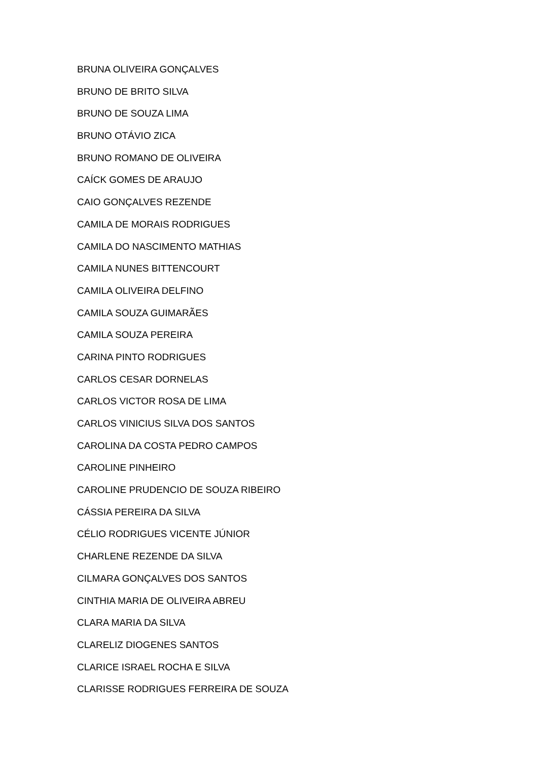BRUNA OLIVEIRA GONÇALVES
BRUNO DE BRITO SILVA
BRUNO DE SOUZA LIMA
BRUNO OTÁVIO ZICA
BRUNO ROMANO DE OLIVEIRA
CAÍCK GOMES DE ARAUJO
CAIO GONÇALVES REZENDE
CAMILA DE MORAIS RODRIGUES
CAMILA DO NASCIMENTO MATHIAS
CAMILA NUNES BITTENCOURT
CAMILA OLIVEIRA DELFINO
CAMILA SOUZA GUIMARÃES
CAMILA SOUZA PEREIRA
CARINA PINTO RODRIGUES
CARLOS CESAR DORNELAS
CARLOS VICTOR ROSA DE LIMA
CARLOS VINICIUS SILVA DOS SANTOS
CAROLINA DA COSTA PEDRO CAMPOS
CAROLINE PINHEIRO
CAROLINE PRUDENCIO DE SOUZA RIBEIRO
CÁSSIA PEREIRA DA SILVA
CÉLIO RODRIGUES VICENTE JÚNIOR
CHARLENE REZENDE DA SILVA
CILMARA GONÇALVES DOS SANTOS
CINTHIA MARIA DE OLIVEIRA ABREU
CLARA MARIA DA SILVA
CLARELIZ DIOGENES SANTOS
CLARICE ISRAEL ROCHA E SILVA
CLARISSE RODRIGUES FERREIRA DE SOUZA